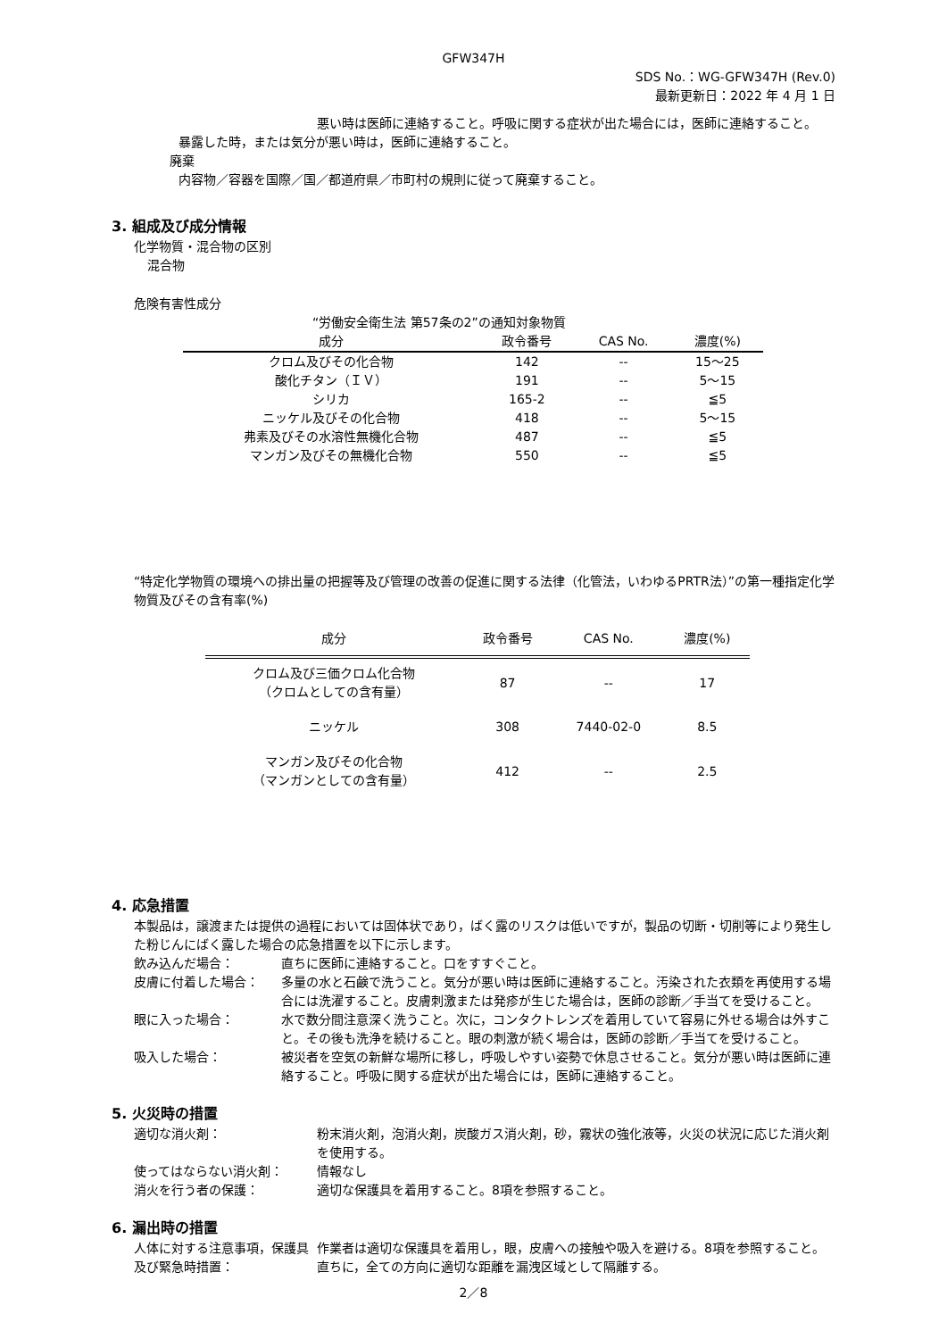GFW347H
SDS No.：WG-GFW347H (Rev.0)
最新更新日：2022 年 4 月 1 日
悪い時は医師に連絡すること。呼吸に関する症状が出た場合には，医師に連絡すること。
暴露した時，または気分が悪い時は，医師に連絡すること。
廃棄
内容物／容器を国際／国／都道府県／市町村の規則に従って廃棄すること。
3. 組成及び成分情報
化学物質・混合物の区別
混合物
危険有害性成分
“労働安全衛生法 第57条の2”の通知対象物質
| 成分 | 政令番号 | CAS No. | 濃度(%) |
| --- | --- | --- | --- |
| クロム及びその化合物 | 142 | -- | 15～25 |
| 酸化チタン（ＩＶ） | 191 | -- | 5～15 |
| シリカ | 165-2 | -- | ≦5 |
| ニッケル及びその化合物 | 418 | -- | 5～15 |
| 弗素及びその水溶性無機化合物 | 487 | -- | ≦5 |
| マンガン及びその無機化合物 | 550 | -- | ≦5 |
“特定化学物質の環境への排出量の把握等及び管理の改善の促進に関する法律（化管法，いわゆるPRTR法）”の第一種指定化学物質及びその含有率(%)
| 成分 | 政令番号 | CAS No. | 濃度(%) |
| --- | --- | --- | --- |
| クロム及び三価クロム化合物 （クロムとしての含有量） | 87 | -- | 17 |
| ニッケル | 308 | 7440-02-0 | 8.5 |
| マンガン及びその化合物 （マンガンとしての含有量） | 412 | -- | 2.5 |
4. 応急措置
本製品は，譲渡または提供の過程においては固体状であり，ばく露のリスクは低いですが，製品の切断・切削等により発生した粉じんにばく露した場合の応急措置を以下に示します。
飲み込んだ場合：
直ちに医師に連絡すること。口をすすぐこと。
皮膚に付着した場合：
多量の水と石鹸で洗うこと。気分が悪い時は医師に連絡すること。汚染された衣類を再使用する場合には洗濯すること。皮膚刺激または発疹が生じた場合は，医師の診断／手当てを受けること。
眼に入った場合：
水で数分間注意深く洗うこと。次に，コンタクトレンズを着用していて容易に外せる場合は外すこと。その後も洗浄を続けること。眼の刺激が続く場合は，医師の診断／手当てを受けること。
吸入した場合：
被災者を空気の新鮮な場所に移し，呼吸しやすい姿勢で休息させること。気分が悪い時は医師に連絡すること。呼吸に関する症状が出た場合には，医師に連絡すること。
5. 火災時の措置
適切な消火剤：
粉末消火剤，泡消火剤，炭酸ガス消火剤，砂，霧状の強化液等，火災の状況に応じた消火剤を使用する。
使ってはならない消火剤：
情報なし
消火を行う者の保護：
適切な保護具を着用すること。8項を参照すること。
6. 漏出時の措置
人体に対する注意事項，保護具及び緊急時措置：
作業者は適切な保護具を着用し，眼，皮膚への接触や吸入を避ける。8項を参照すること。直ちに，全ての方向に適切な距離を漏洩区域として隔離する。
2／8